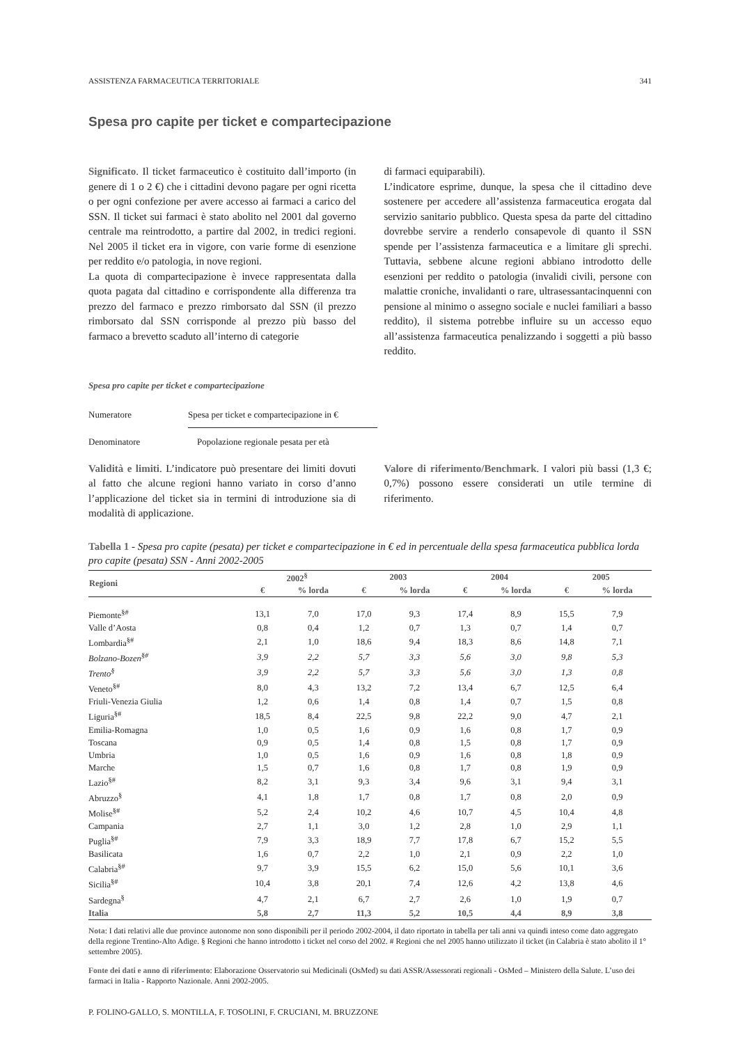ASSISTENZA FARMACEUTICA TERRITORIALE 341
Spesa pro capite per ticket e compartecipazione
Significato. Il ticket farmaceutico è costituito dall’importo (in genere di 1 o 2 €) che i cittadini devono pagare per ogni ricetta o per ogni confezione per avere accesso ai farmaci a carico del SSN. Il ticket sui farmaci è stato abolito nel 2001 dal governo centrale ma reintrodotto, a partire dal 2002, in tredici regioni. Nel 2005 il ticket era in vigore, con varie forme di esenzione per reddito e/o patologia, in nove regioni.
La quota di compartecipazione è invece rappresentata dalla quota pagata dal cittadino e corrispondente alla differenza tra prezzo del farmaco e prezzo rimborsato dal SSN (il prezzo rimborsato dal SSN corrisponde al prezzo più basso del farmaco a brevetto scaduto all’interno di categorie
di farmaci equiparabili).
L’indicatore esprime, dunque, la spesa che il cittadino deve sostenere per accedere all’assistenza farmaceutica erogata dal servizio sanitario pubblico. Questa spesa da parte del cittadino dovrebbe servire a renderlo consapevole di quanto il SSN spende per l’assistenza farmaceutica e a limitare gli sprechi. Tuttavia, sebbene alcune regioni abbiano introdotto delle esenzioni per reddito o patologia (invalidi civili, persone con malattie croniche, invalidanti o rare, ultrasessantacinquenni con pensione al minimo o assegno sociale e nuclei familiari a basso reddito), il sistema potrebbe influire su un accesso equo all’assistenza farmaceutica penalizzando i soggetti a più basso reddito.
Spesa pro capite per ticket e compartecipazione
Numeratore Spesa per ticket e compartecipazione in €
Denominatore Popolazione regionale pesata per età
Validità e limiti. L’indicatore può presentare dei limiti dovuti al fatto che alcune regioni hanno variato in corso d’anno l’applicazione del ticket sia in termini di introduzione sia di modalità di applicazione.
Valore di riferimento/Benchmark. I valori più bassi (1,3 €; 0,7%) possono essere considerati un utile termine di riferimento.
Tabella 1 - Spesa pro capite (pesata) per ticket e compartecipazione in € ed in percentuale della spesa farmaceutica pubblica lorda pro capite (pesata) SSN - Anni 2002-2005
| Regioni | 2002<sup>§</sup> | | 2003 | | 2004 | | 2005 | |
| --- | --- | --- | --- | --- | --- | --- | --- | --- |
| | € | % lorda | € | % lorda | € | % lorda | € | % lorda |
| Piemonte<sup>§#</sup> | 13,1 | 7,0 | 17,0 | 9,3 | 17,4 | 8,9 | 15,5 | 7,9 |
| Valle d’Aosta | 0,8 | 0,4 | 1,2 | 0,7 | 1,3 | 0,7 | 1,4 | 0,7 |
| Lombardia<sup>§#</sup> | 2,1 | 1,0 | 18,6 | 9,4 | 18,3 | 8,6 | 14,8 | 7,1 |
| Bolzano-Bozen<sup>§#</sup> | 3,9 | 2,2 | 5,7 | 3,3 | 5,6 | 3,0 | 9,8 | 5,3 |
| Trento<sup>§</sup> | 3,9 | 2,2 | 5,7 | 3,3 | 5,6 | 3,0 | 1,3 | 0,8 |
| Veneto<sup>§#</sup> | 8,0 | 4,3 | 13,2 | 7,2 | 13,4 | 6,7 | 12,5 | 6,4 |
| Friuli-Venezia Giulia | 1,2 | 0,6 | 1,4 | 0,8 | 1,4 | 0,7 | 1,5 | 0,8 |
| Liguria<sup>§#</sup> | 18,5 | 8,4 | 22,5 | 9,8 | 22,2 | 9,0 | 4,7 | 2,1 |
| Emilia-Romagna | 1,0 | 0,5 | 1,6 | 0,9 | 1,6 | 0,8 | 1,7 | 0,9 |
| Toscana | 0,9 | 0,5 | 1,4 | 0,8 | 1,5 | 0,8 | 1,7 | 0,9 |
| Umbria | 1,0 | 0,5 | 1,6 | 0,9 | 1,6 | 0,8 | 1,8 | 0,9 |
| Marche | 1,5 | 0,7 | 1,6 | 0,8 | 1,7 | 0,8 | 1,9 | 0,9 |
| Lazio<sup>§#</sup> | 8,2 | 3,1 | 9,3 | 3,4 | 9,6 | 3,1 | 9,4 | 3,1 |
| Abruzzo<sup>§</sup> | 4,1 | 1,8 | 1,7 | 0,8 | 1,7 | 0,8 | 2,0 | 0,9 |
| Molise<sup>§#</sup> | 5,2 | 2,4 | 10,2 | 4,6 | 10,7 | 4,5 | 10,4 | 4,8 |
| Campania | 2,7 | 1,1 | 3,0 | 1,2 | 2,8 | 1,0 | 2,9 | 1,1 |
| Puglia<sup>§#</sup> | 7,9 | 3,3 | 18,9 | 7,7 | 17,8 | 6,7 | 15,2 | 5,5 |
| Basilicata | 1,6 | 0,7 | 2,2 | 1,0 | 2,1 | 0,9 | 2,2 | 1,0 |
| Calabria<sup>§#</sup> | 9,7 | 3,9 | 15,5 | 6,2 | 15,0 | 5,6 | 10,1 | 3,6 |
| Sicilia<sup>§#</sup> | 10,4 | 3,8 | 20,1 | 7,4 | 12,6 | 4,2 | 13,8 | 4,6 |
| Sardegna<sup>§</sup> | 4,7 | 2,1 | 6,7 | 2,7 | 2,6 | 1,0 | 1,9 | 0,7 |
| Italia | 5,8 | 2,7 | 11,3 | 5,2 | 10,5 | 4,4 | 8,9 | 3,8 |
Nota: I dati relativi alle due province autonome non sono disponibili per il periodo 2002-2004, il dato riportato in tabella per tali anni va quindi inteso come dato aggregato della regione Trentino-Alto Adige. § Regioni che hanno introdotto i ticket nel corso del 2002. # Regioni che nel 2005 hanno utilizzato il ticket (in Calabria è stato abolito il 1° settembre 2005).
Fonte dei dati e anno di riferimento: Elaborazione Osservatorio sui Medicinali (OsMed) su dati ASSR/Assessorati regionali - OsMed – Ministero della Salute. L’uso dei farmaci in Italia - Rapporto Nazionale. Anni 2002-2005.
P. FOLINO-GALLO, S. MONTILLA, F. TOSOLINI, F. CRUCIANI, M. BRUZZONE